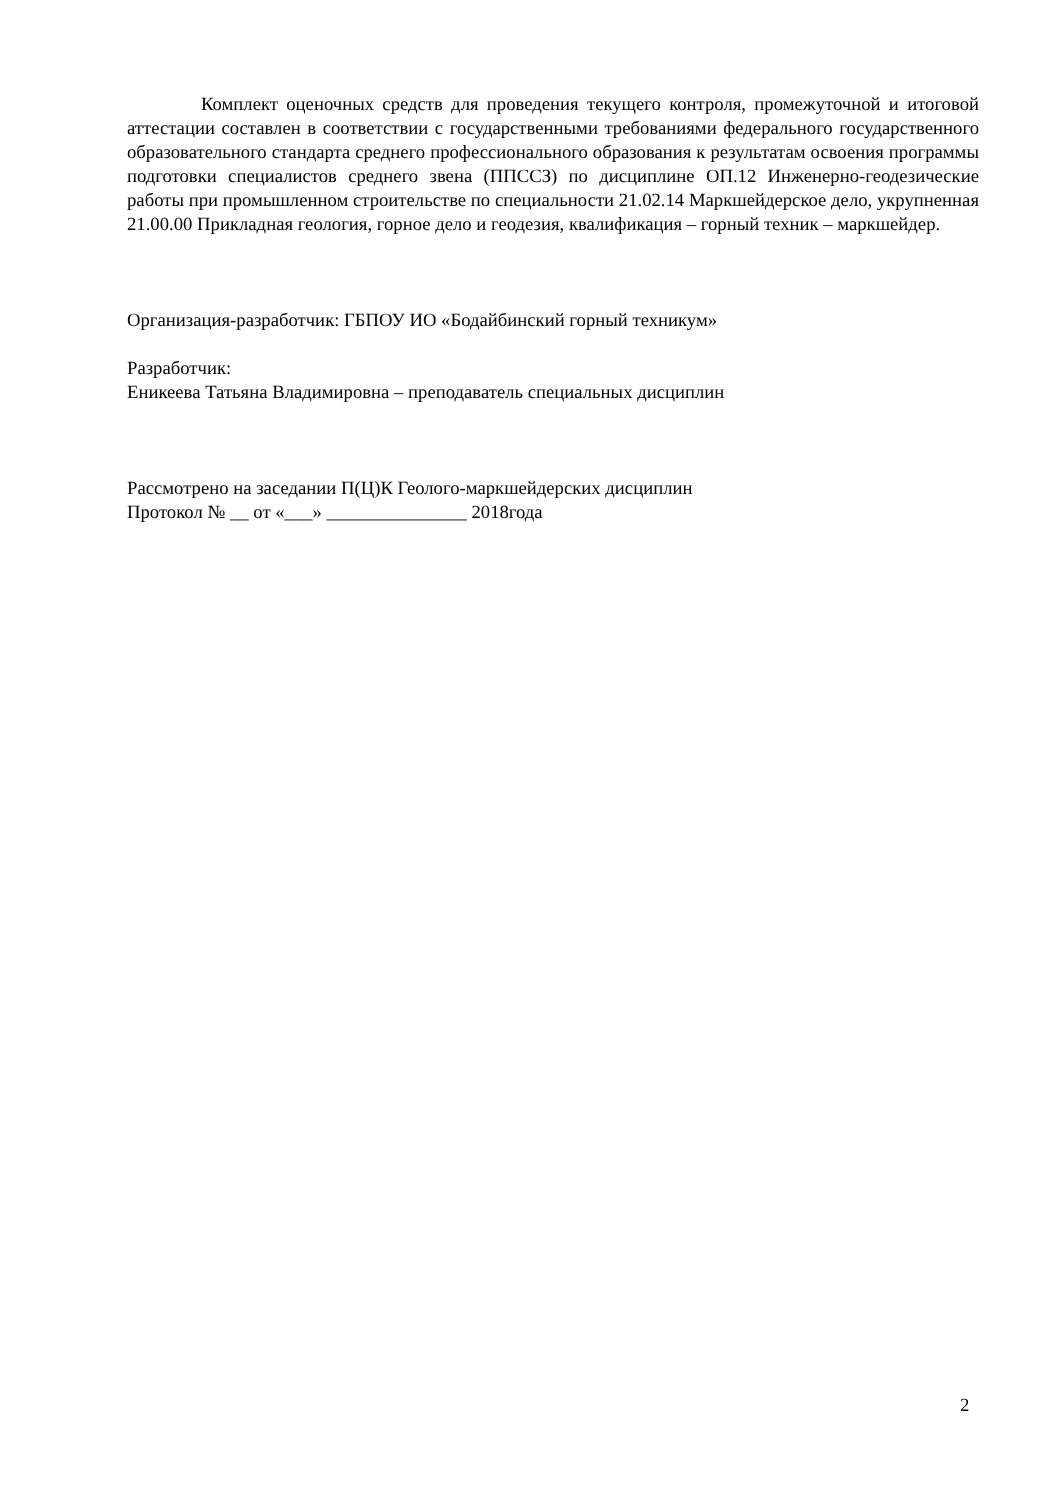Комплект оценочных средств для проведения текущего контроля, промежуточной и итоговой аттестации составлен в соответствии с государственными требованиями федерального государственного образовательного стандарта среднего профессионального образования к результатам освоения программы подготовки специалистов среднего звена (ППССЗ) по дисциплине ОП.12 Инженерно-геодезические работы при промышленном строительстве по специальности 21.02.14 Маркшейдерское дело, укрупненная 21.00.00 Прикладная геология, горное дело и геодезия, квалификация – горный техник – маркшейдер.
Организация-разработчик: ГБПОУ ИО «Бодайбинский горный техникум»
Разработчик:
Еникеева Татьяна Владимировна – преподаватель специальных дисциплин
Рассмотрено на заседании П(Ц)К Геолого-маркшейдерских дисциплин
Протокол № __ от «___» _______________ 2018года
2